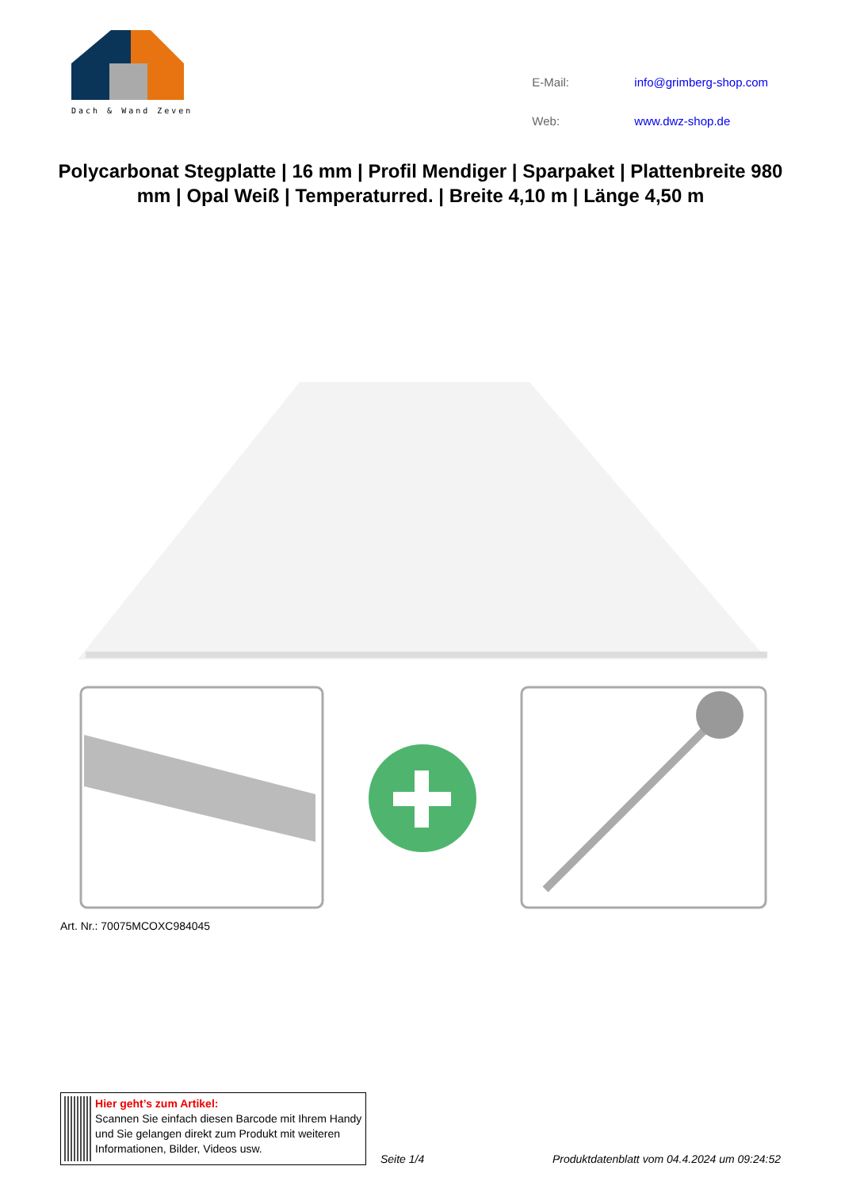Dach & Wand Zeven
| E-Mail: | info@grimberg-shop.com |
| Web: | www.dwz-shop.de |
Polycarbonat Stegplatte | 16 mm | Profil Mendiger | Sparpaket | Plattenbreite 980 mm | Opal Weiß | Temperaturred. | Breite 4,10 m | Länge 4,50 m
Art. Nr.: 70075MCOXC984045
Hier geht’s zum Artikel:
Scannen Sie einfach diesen Barcode mit Ihrem Handy und Sie gelangen direkt zum Produkt mit weiteren Informationen, Bilder, Videos usw.
Seite 1/4
Produktdatenblatt vom 04.4.2024 um 09:24:52